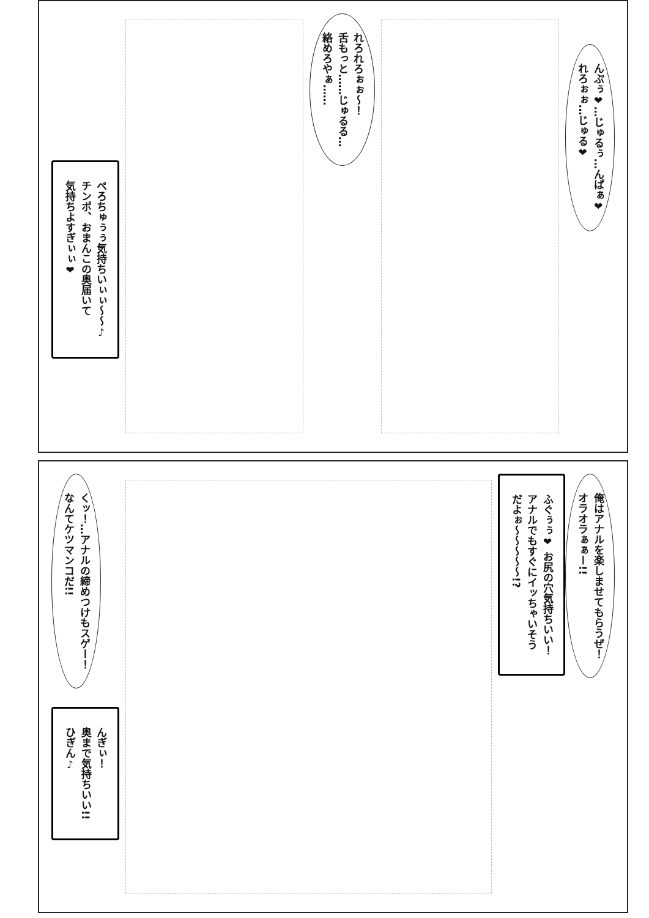ぺろちゅぅぅ気持ちいぃぃ〜〜♪
チンポ、おまんこの奥届いて
気持ちよすぎぃぃ❤
れろれろぉぉ〜！
舌もっと……じゅるる…
絡めろやぁ……
んぷぅ❤…じゅるぅ…んぱぁ❤
れろぉぉ…じゅる❤
くッ！…アナルの締めつけもスゲー！
なんてケツマンコだ!!
んぎぃ！
奥まで気持ちいい!!
ひぎん♪
ふぐぅぅ❤ お尻の穴気持ちいい！
アナルでもすぐにイッちゃいそう
だよぉ〜〜〜〜〜!?
俺はアナルを楽しませてもらうぜ！
オラオラぁぁー!!